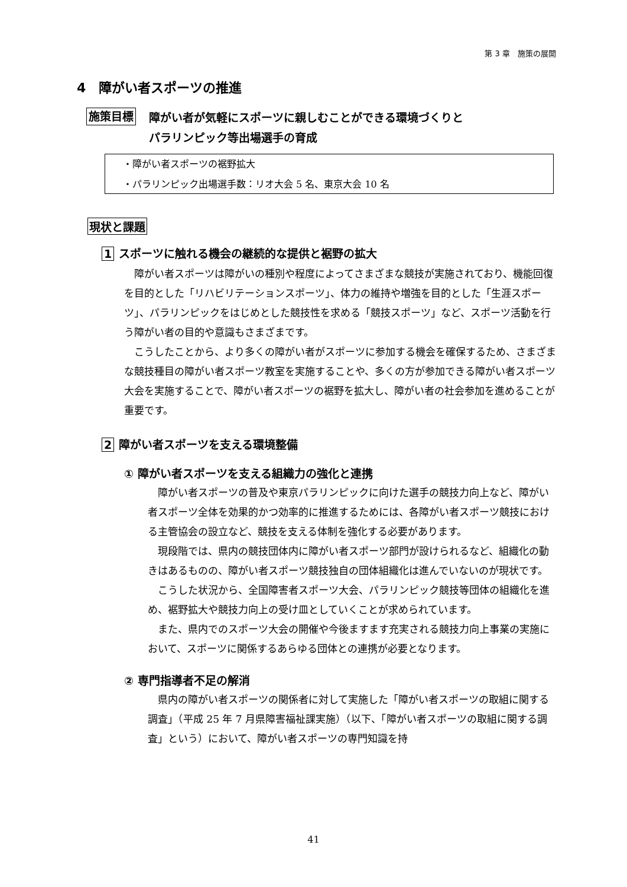第 3 章　施策の展開
4　障がい者スポーツの推進
施策目標 障がい者が気軽にスポーツに親しむことができる環境づくりと
パラリンピック等出場選手の育成
・障がい者スポーツの裾野拡大
・パラリンピック出場選手数：リオ大会 5 名、東京大会 10 名
現状と課題
1 スポーツに触れる機会の継続的な提供と裾野の拡大
障がい者スポーツは障がいの種別や程度によってさまざまな競技が実施されており、機能回復を目的とした「リハビリテーションスポーツ」、体力の維持や増強を目的とした「生涯スポーツ」、パラリンピックをはじめとした競技性を求める「競技スポーツ」など、スポーツ活動を行う障がい者の目的や意識もさまざまです。
こうしたことから、より多くの障がい者がスポーツに参加する機会を確保するため、さまざまな競技種目の障がい者スポーツ教室を実施することや、多くの方が参加できる障がい者スポーツ大会を実施することで、障がい者スポーツの裾野を拡大し、障がい者の社会参加を進めることが重要です。
2 障がい者スポーツを支える環境整備
① 障がい者スポーツを支える組織力の強化と連携
障がい者スポーツの普及や東京パラリンピックに向けた選手の競技力向上など、障がい者スポーツ全体を効果的かつ効率的に推進するためには、各障がい者スポーツ競技における主管協会の設立など、競技を支える体制を強化する必要があります。
現段階では、県内の競技団体内に障がい者スポーツ部門が設けられるなど、組織化の動きはあるものの、障がい者スポーツ競技独自の団体組織化は進んでいないのが現状です。
こうした状況から、全国障害者スポーツ大会、パラリンピック競技等団体の組織化を進め、裾野拡大や競技力向上の受け皿としていくことが求められています。
また、県内でのスポーツ大会の開催や今後ますます充実される競技力向上事業の実施において、スポーツに関係するあらゆる団体との連携が必要となります。
② 専門指導者不足の解消
県内の障がい者スポーツの関係者に対して実施した「障がい者スポーツの取組に関する調査」（平成 25 年 7 月県障害福祉課実施）（以下、「障がい者スポーツの取組に関する調査」という）において、障がい者スポーツの専門知識を持
41